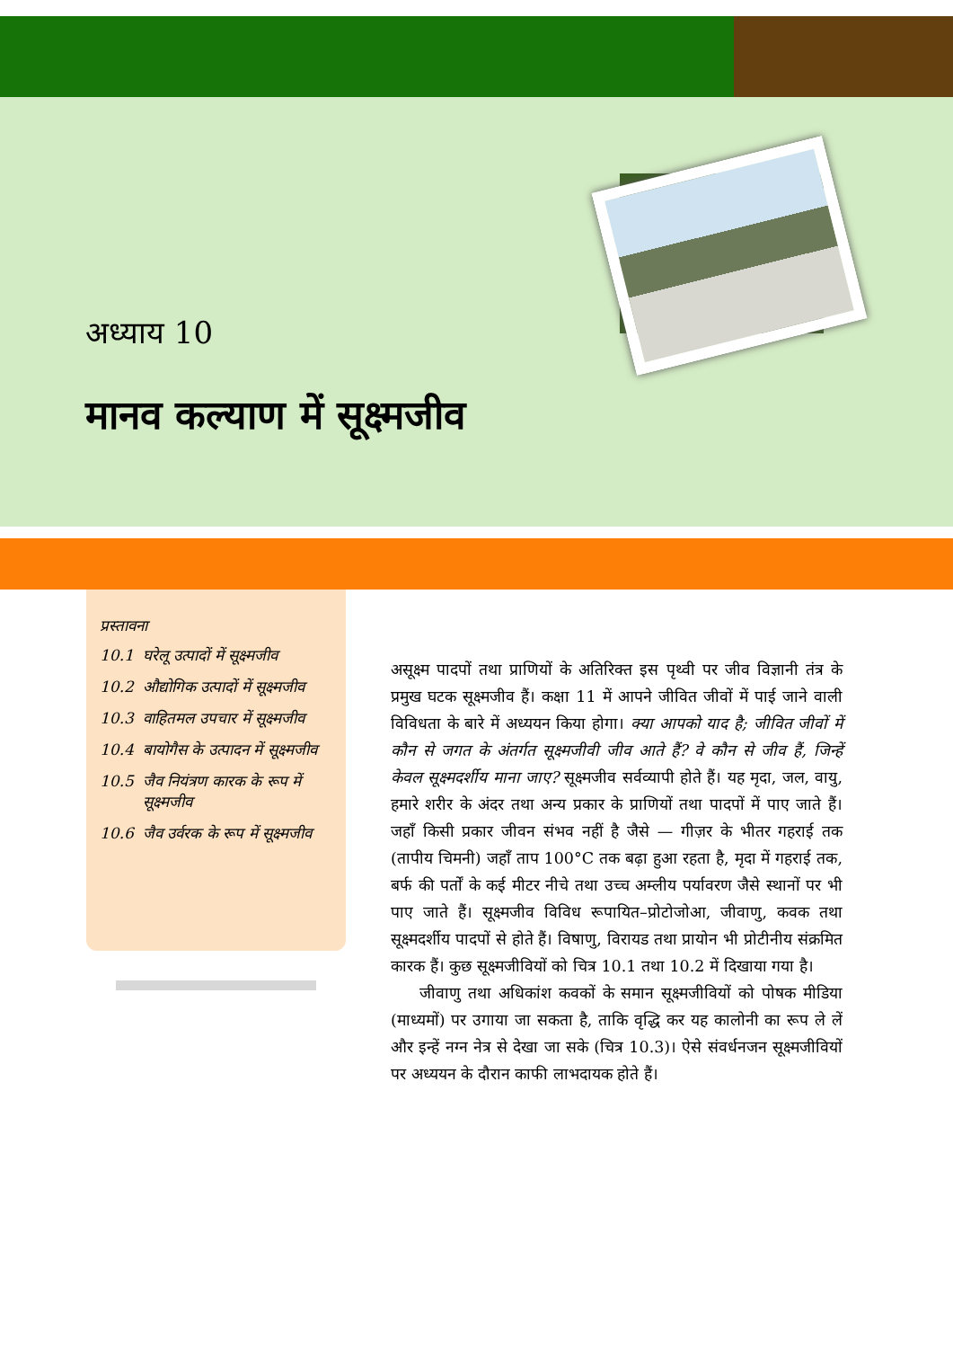अध्याय 10
मानव कल्याण में सूक्ष्मजीव
प्रस्तावना
10.1 घरेलू उत्पादों में सूक्ष्मजीव
10.2 औद्योगिक उत्पादों में सूक्ष्मजीव
10.3 वाहितमल उपचार में सूक्ष्मजीव
10.4 बायोगैस के उत्पादन में सूक्ष्मजीव
10.5 जैव नियंत्रण कारक के रूप में सूक्ष्मजीव
10.6 जैव उर्वरक के रूप में सूक्ष्मजीव
असूक्ष्म पादपों तथा प्राणियों के अतिरिक्त इस पृथ्वी पर जीव विज्ञानी तंत्र के प्रमुख घटक सूक्ष्मजीव हैं। कक्षा 11 में आपने जीवित जीवों में पाई जाने वाली विविधता के बारे में अध्ययन किया होगा। क्या आपको याद है; जीवित जीवों में कौन से जगत के अंतर्गत सूक्ष्मजीवी जीव आते हैं? वे कौन से जीव हैं, जिन्हें केवल सूक्ष्मदर्शीय माना जाए? सूक्ष्मजीव सर्वव्यापी होते हैं। यह मृदा, जल, वायु, हमारे शरीर के अंदर तथा अन्य प्रकार के प्राणियों तथा पादपों में पाए जाते हैं। जहाँ किसी प्रकार जीवन संभव नहीं है जैसे — गीज़र के भीतर गहराई तक (तापीय चिमनी) जहाँ ताप 100°C तक बढ़ा हुआ रहता है, मृदा में गहराई तक, बर्फ की पर्तों के कई मीटर नीचे तथा उच्च अम्लीय पर्यावरण जैसे स्थानों पर भी पाए जाते हैं। सूक्ष्मजीव विविध रूपायित–प्रोटोजोआ, जीवाणु, कवक तथा सूक्ष्मदर्शीय पादपों से होते हैं। विषाणु, विरायड तथा प्रायोन भी प्रोटीनीय संक्रमित कारक हैं। कुछ सूक्ष्मजीवियों को चित्र 10.1 तथा 10.2 में दिखाया गया है।
जीवाणु तथा अधिकांश कवकों के समान सूक्ष्मजीवियों को पोषक मीडिया (माध्यमों) पर उगाया जा सकता है, ताकि वृद्धि कर यह कालोनी का रूप ले लें और इन्हें नग्न नेत्र से देखा जा सके (चित्र 10.3)। ऐसे संवर्धनजन सूक्ष्मजीवियों पर अध्ययन के दौरान काफी लाभदायक होते हैं।